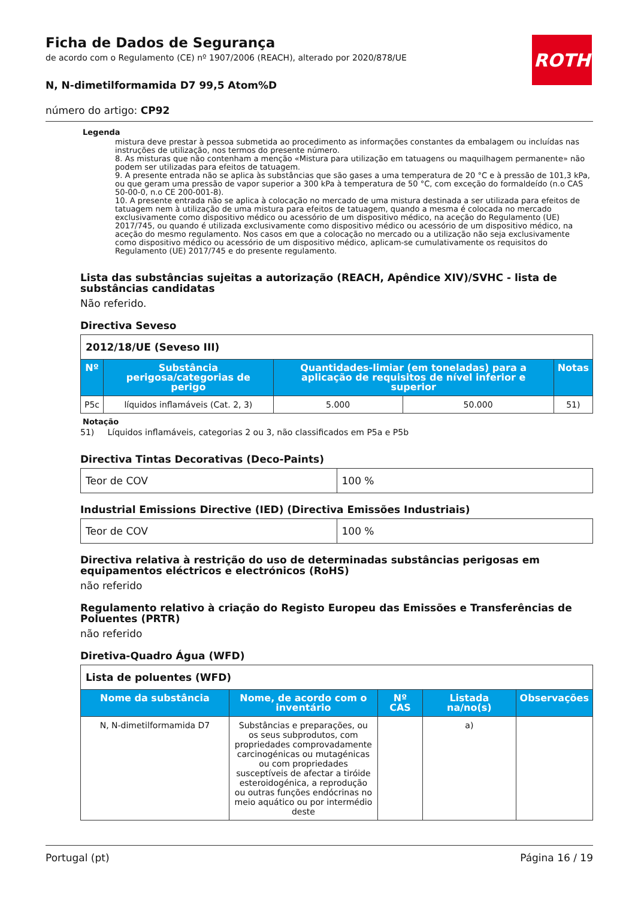ROTH
Ficha de Dados de Segurança
de acordo com o Regulamento (CE) nº 1907/2006 (REACH), alterado por 2020/878/UE
N, N-dimetilformamida D7 99,5 Atom%D
número do artigo: CP92
Legenda
mistura deve prestar à pessoa submetida ao procedimento as informações constantes da embalagem ou incluídas nas instruções de utilização, nos termos do presente número.
8. As misturas que não contenham a menção «Mistura para utilização em tatuagens ou maquilhagem permanente» não podem ser utilizadas para efeitos de tatuagem.
9. A presente entrada não se aplica às substâncias que são gases a uma temperatura de 20 °C e à pressão de 101,3 kPa, ou que geram uma pressão de vapor superior a 300 kPa à temperatura de 50 °C, com exceção do formaldeído (n.o CAS 50-00-0, n.o CE 200-001-8).
10. A presente entrada não se aplica à colocação no mercado de uma mistura destinada a ser utilizada para efeitos de tatuagem nem à utilização de uma mistura para efeitos de tatuagem, quando a mesma é colocada no mercado exclusivamente como dispositivo médico ou acessório de um dispositivo médico, na aceção do Regulamento (UE) 2017/745, ou quando é utilizada exclusivamente como dispositivo médico ou acessório de um dispositivo médico, na aceção do mesmo regulamento. Nos casos em que a colocação no mercado ou a utilização não seja exclusivamente como dispositivo médico ou acessório de um dispositivo médico, aplicam-se cumulativamente os requisitos do Regulamento (UE) 2017/745 e do presente regulamento.
Lista das substâncias sujeitas a autorização (REACH, Apêndice XIV)/SVHC - lista de substâncias candidatas
Não referido.
Directiva Seveso
| 2012/18/UE (Seveso III) | | | | |
| Nº | Substância perigosa/categorias de perigo | Quantidades-limiar (em toneladas) para a aplicação de requisitos de nível inferior e superior | | Notas |
| P5c | líquidos inflamáveis (Cat. 2, 3) | 5.000 | 50.000 | 51) |
Notação
51) Líquidos inflamáveis, categorias 2 ou 3, não classificados em P5a e P5b
Directiva Tintas Decorativas (Deco-Paints)
| Teor de COV | 100 % |
Industrial Emissions Directive (IED) (Directiva Emissões Industriais)
| Teor de COV | 100 % |
Directiva relativa à restrição do uso de determinadas substâncias perigosas em equipamentos eléctricos e electrónicos (RoHS)
não referido
Regulamento relativo à criação do Registo Europeu das Emissões e Transferências de Poluentes (PRTR)
não referido
Diretiva-Quadro Água (WFD)
| Lista de poluentes (WFD) | | | | |
| Nome da substância | Nome, de acordo com o inventário | Nº CAS | Listada na/no(s) | Observações |
| N, N-dimetilformamida D7 | Substâncias e preparações, ou os seus subprodutos, com propriedades comprovadamente carcinogénicas ou mutagénicas ou com propriedades susceptíveis de afectar a tiróide esteroidogénica, a reprodução ou outras funções endócrinas no meio aquático ou por intermédio deste | | a) | |
Portugal (pt) Página 16 / 19